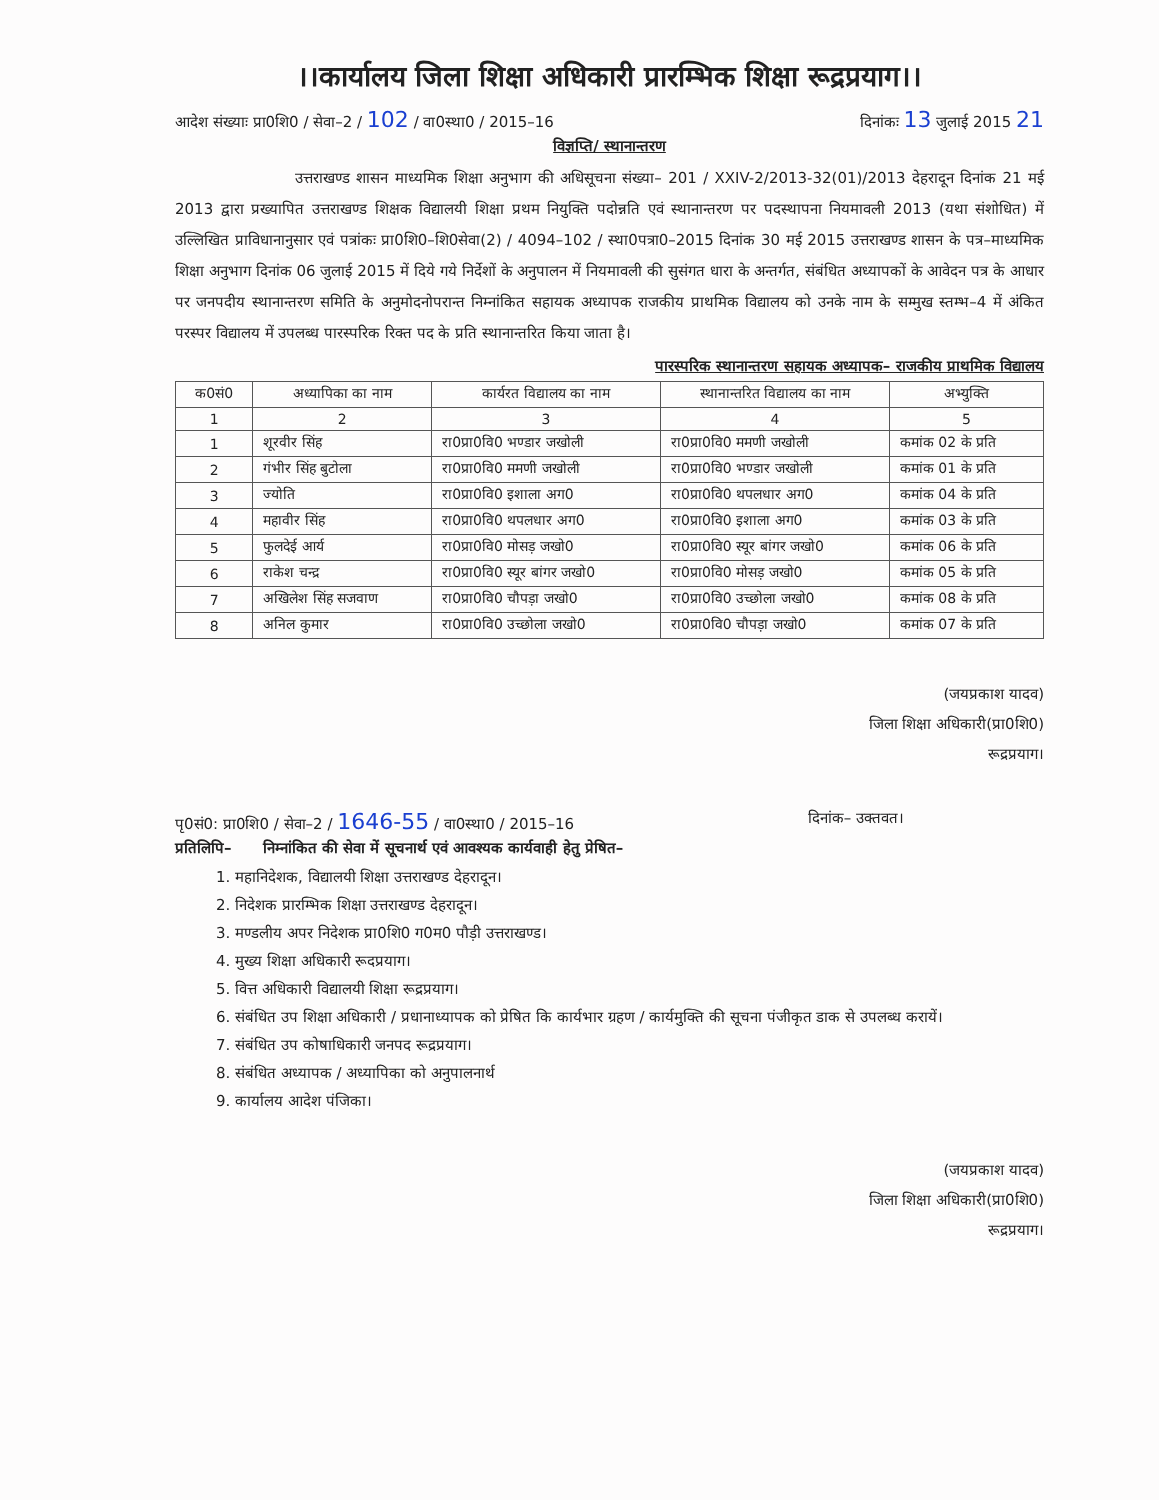।।कार्यालय जिला शिक्षा अधिकारी प्रारम्भिक शिक्षा रूद्रप्रयाग।।
आदेश संख्याः प्रा0शि0 / सेवा–2 / 102 / वा0स्था0 / 2015–16 दिनांकः 13 जुलाई 2015 21
विज्ञप्ति/ स्थानान्तरण
उत्तराखण्ड शासन माध्यमिक शिक्षा अनुभाग की अधिसूचना संख्या– 201 / XXIV-2/2013-32(01)/2013 देहरादून दिनांक 21 मई 2013 द्वारा प्रख्यापित उत्तराखण्ड शिक्षक विद्यालयी शिक्षा प्रथम नियुक्ति पदोन्नति एवं स्थानान्तरण पर पदस्थापना नियमावली 2013 (यथा संशोधित) में उल्लिखित प्राविधानानुसार एवं पत्रांकः प्रा0शि0–शि0सेवा(2) / 4094–102 / स्था0पत्रा0–2015 दिनांक 30 मई 2015 उत्तराखण्ड शासन के पत्र–माध्यमिक शिक्षा अनुभाग दिनांक 06 जुलाई 2015 में दिये गये निर्देशों के अनुपालन में नियमावली की सुसंगत धारा के अन्तर्गत, संबंधित अध्यापकों के आवेदन पत्र के आधार पर जनपदीय स्थानान्तरण समिति के अनुमोदनोपरान्त निम्नांकित सहायक अध्यापक राजकीय प्राथमिक विद्यालय को उनके नाम के सम्मुख स्तम्भ–4 में अंकित परस्पर विद्यालय में उपलब्ध पारस्परिक रिक्त पद के प्रति स्थानान्तरित किया जाता है।
पारस्परिक स्थानान्तरण सहायक अध्यापक– राजकीय प्राथमिक विद्यालय
| क0सं0 | अध्यापिका का नाम | कार्यरत विद्यालय का नाम | स्थानान्तरित विद्यालय का नाम | अभ्युक्ति |
| --- | --- | --- | --- | --- |
| 1 | 2 | 3 | 4 | 5 |
| 1 | शूरवीर सिंह | रा0प्रा0वि0 भण्डार जखोली | रा0प्रा0वि0 ममणी जखोली | कमांक 02 के प्रति |
| 2 | गंभीर सिंह बुटोला | रा0प्रा0वि0 ममणी जखोली | रा0प्रा0वि0 भण्डार जखोली | कमांक 01 के प्रति |
| 3 | ज्योति | रा0प्रा0वि0 इशाला अग0 | रा0प्रा0वि0 थपलधार अग0 | कमांक 04 के प्रति |
| 4 | महावीर सिंह | रा0प्रा0वि0 थपलधार अग0 | रा0प्रा0वि0 इशाला अग0 | कमांक 03 के प्रति |
| 5 | फुलदेई आर्य | रा0प्रा0वि0 मोसड़ जखो0 | रा0प्रा0वि0 स्यूर बांगर जखो0 | कमांक 06 के प्रति |
| 6 | राकेश चन्द्र | रा0प्रा0वि0 स्यूर बांगर जखो0 | रा0प्रा0वि0 मोसड़ जखो0 | कमांक 05 के प्रति |
| 7 | अखिलेश सिंह सजवाण | रा0प्रा0वि0 चौपड़ा जखो0 | रा0प्रा0वि0 उच्छोला जखो0 | कमांक 08 के प्रति |
| 8 | अनिल कुमार | रा0प्रा0वि0 उच्छोला जखो0 | रा0प्रा0वि0 चौपड़ा जखो0 | कमांक 07 के प्रति |
(जयप्रकाश यादव)
जिला शिक्षा अधिकारी(प्रा0शि0)
रूद्रप्रयाग।
पृ0सं0: प्रा0शि0 / सेवा–2 / 1646-55 / वा0स्था0 / 2015–16 दिनांक– उक्तवत।
प्रतिलिपि– निम्नांकित की सेवा में सूचनार्थ एवं आवश्यक कार्यवाही हेतु प्रेषित–
1. महानिदेशक, विद्यालयी शिक्षा उत्तराखण्ड देहरादून।
2. निदेशक प्रारम्भिक शिक्षा उत्तराखण्ड देहरादून।
3. मण्डलीय अपर निदेशक प्रा0शि0 ग0म0 पौड़ी उत्तराखण्ड।
4. मुख्य शिक्षा अधिकारी रूदप्रयाग।
5. वित्त अधिकारी विद्यालयी शिक्षा रूद्रप्रयाग।
6. संबंधित उप शिक्षा अधिकारी / प्रधानाध्यापक को प्रेषित कि कार्यभार ग्रहण / कार्यमुक्ति की सूचना पंजीकृत डाक से उपलब्ध करायें।
7. संबंधित उप कोषाधिकारी जनपद रूद्रप्रयाग।
8. संबंधित अध्यापक / अध्यापिका को अनुपालनार्थ
9. कार्यालय आदेश पंजिका।
(जयप्रकाश यादव)
जिला शिक्षा अधिकारी(प्रा0शि0)
रूद्रप्रयाग।